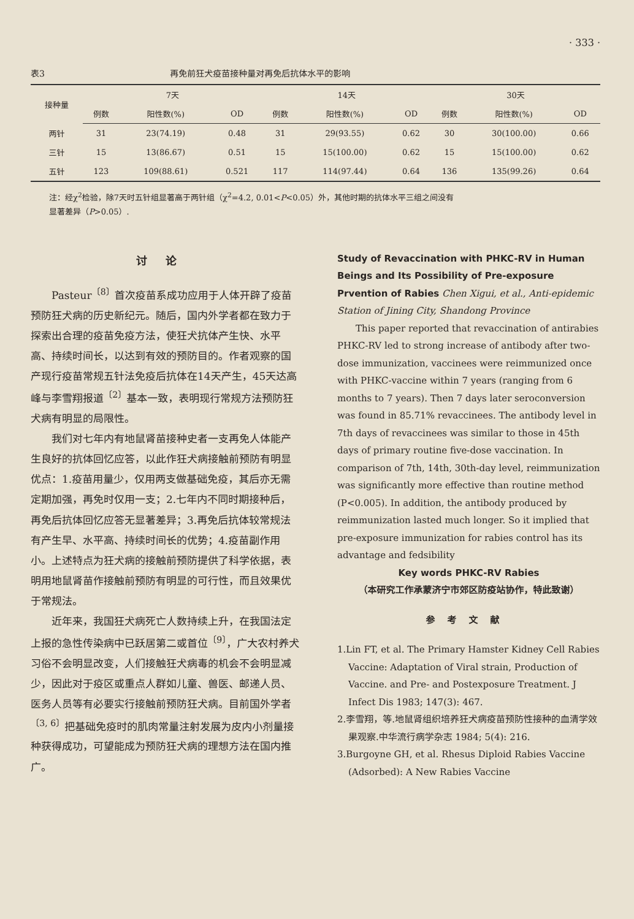· 333 ·
表3 再免前狂犬疫苗接种量对再免后抗体水平的影响
| 接种量 | 7天 | | | 14天 | | | 30天 | | |
| --- | --- | --- | --- | --- | --- | --- | --- | --- | --- |
| | 例数 | 阳性数(%) | OD | 例数 | 阳性数(%) | OD | 例数 | 阳性数(%) | OD |
| 两针 | 31 | 23(74.19) | 0.48 | 31 | 29(93.55) | 0.62 | 30 | 30(100.00) | 0.66 |
| 三针 | 15 | 13(86.67) | 0.51 | 15 | 15(100.00) | 0.62 | 15 | 15(100.00) | 0.62 |
| 五针 | 123 | 109(88.61) | 0.521 | 117 | 114(97.44) | 0.64 | 136 | 135(99.26) | 0.64 |
注：经χ<sup>2</sup>检验，除7天时五针组显著高于两针组（χ<sup>2</sup>=4.2, 0.01<P<0.05）外，其他时期的抗体水平三组之间没有
显著差异（P>0.05）.
讨论
Pasteur<sup>〔8〕</sup>首次疫苗系成功应用于人体开辟了疫苗预防狂犬病的历史新纪元。随后，国内外学者都在致力于探索出合理的疫苗免疫方法，使狂犬抗体产生快、水平高、持续时间长，以达到有效的预防目的。作者观察的国产现行疫苗常规五针法免疫后抗体在14天产生，45天达高峰与李雪翔报道<sup>〔2〕</sup>基本一致，表明现行常规方法预防狂犬病有明显的局限性。
我们对七年内有地鼠肾苗接种史者一支再免人体能产生良好的抗体回忆应答，以此作狂犬病接触前预防有明显优点：1.疫苗用量少，仅用两支做基础免疫，其后亦无需定期加强，再免时仅用一支；2.七年内不同时期接种后，再免后抗体回忆应答无显著差异；3.再免后抗体较常规法有产生早、水平高、持续时间长的优势；4.疫苗副作用小。上述特点为狂犬病的接触前预防提供了科学依据，表明用地鼠肾苗作接触前预防有明显的可行性，而且效果优于常规法。
近年来，我国狂犬病死亡人数持续上升，在我国法定上报的急性传染病中已跃居第二或首位<sup>〔9〕</sup>，广大农村养犬习俗不会明显改变，人们接触狂犬病毒的机会不会明显减少，因此对于疫区或重点人群如儿童、兽医、邮递人员、医务人员等有必要实行接触前预防狂犬病。目前国外学者<sup>〔3, 6〕</sup>把基础免疫时的肌肉常量注射发展为皮内小剂量接种获得成功，可望能成为预防狂犬病的理想方法在国内推广。
Study of Revaccination with PHKC-RV in Human Beings and Its Possibility of Pre-exposure Prvention of Rabies Chen Xigui, et al., Anti-epidemic Station of Jining City, Shandong Province
This paper reported that revaccination of antirabies PHKC-RV led to strong increase of antibody after two-dose immunization, vaccinees were reimmunized once with PHKC-vaccine within 7 years (ranging from 6 months to 7 years). Then 7 days later seroconversion was found in 85.71% revaccinees. The antibody level in 7th days of revaccinees was similar to those in 45th days of primary routine five-dose vaccination. In comparison of 7th, 14th, 30th-day level, reimmunization was significantly more effective than routine method (P<0.005). In addition, the antibody produced by reimmunization lasted much longer. So it implied that pre-exposure immunization for rabies control has its advantage and fedsibility
Key words PHKC-RV Rabies
（本研究工作承蒙济宁市郊区防疫站协作，特此致谢）
参考文献
1.Lin FT, et al. The Primary Hamster Kidney Cell Rabies Vaccine: Adaptation of Viral strain, Production of Vaccine. and Pre- and Postexposure Treatment. J Infect Dis 1983; 147(3): 467.
2.李雪翔，等.地鼠肾组织培养狂犬病疫苗预防性接种的血清学效果观察.中华流行病学杂志 1984; 5(4): 216.
3.Burgoyne GH, et al. Rhesus Diploid Rabies Vaccine (Adsorbed): A New Rabies Vaccine